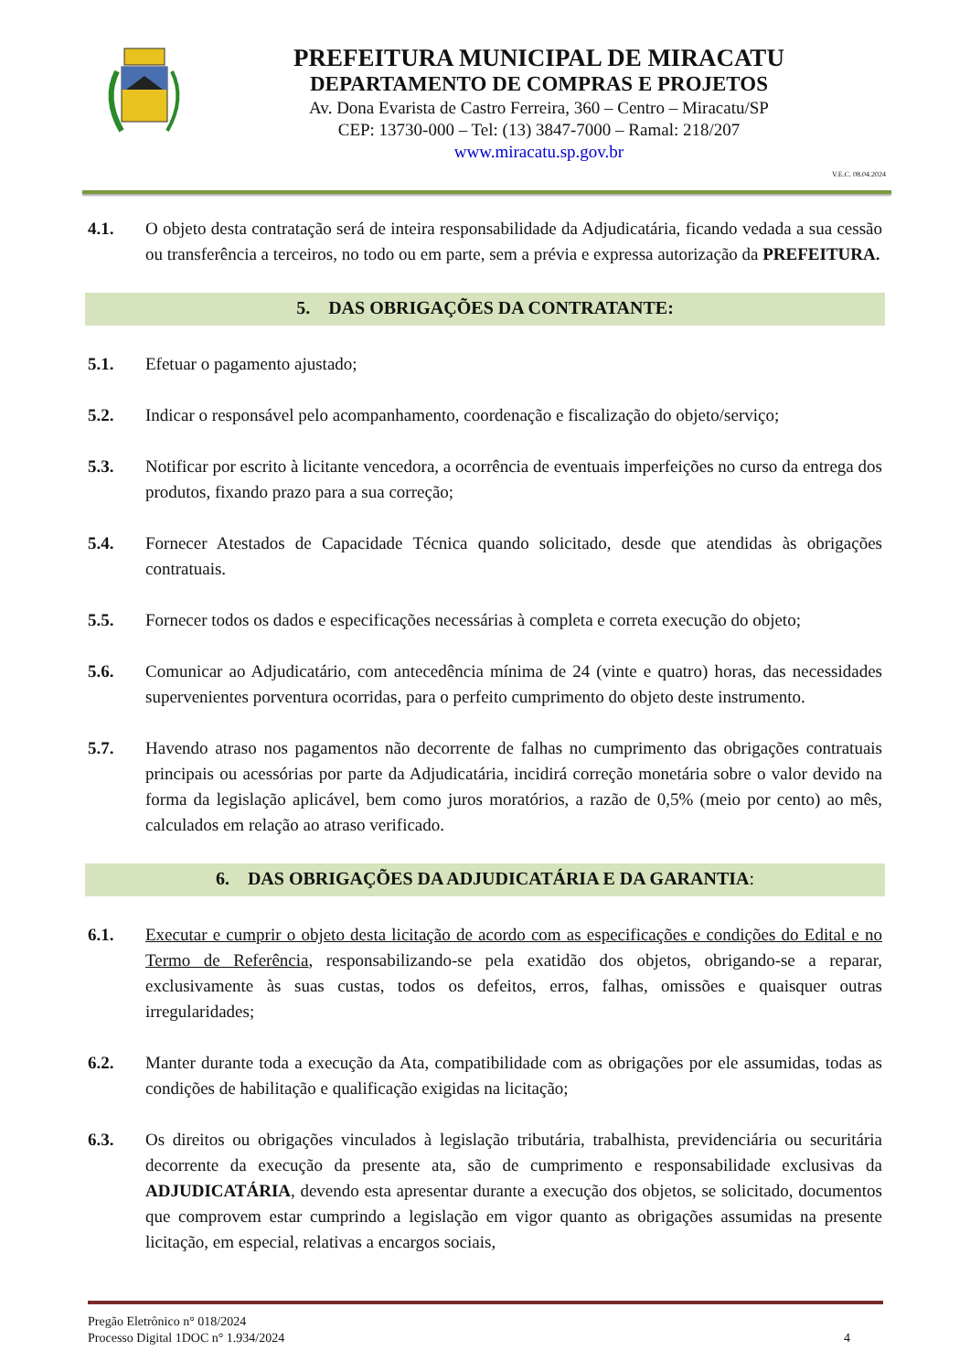PREFEITURA MUNICIPAL DE MIRACATU
DEPARTAMENTO DE COMPRAS E PROJETOS
Av. Dona Evarista de Castro Ferreira, 360 – Centro – Miracatu/SP
CEP: 13730-000 – Tel: (13) 3847-7000 – Ramal: 218/207
www.miracatu.sp.gov.br
V.E.C. 08.04.2024
4.1. O objeto desta contratação será de inteira responsabilidade da Adjudicatária, ficando vedada a sua cessão ou transferência a terceiros, no todo ou em parte, sem a prévia e expressa autorização da PREFEITURA.
5. DAS OBRIGAÇÕES DA CONTRATANTE:
5.1. Efetuar o pagamento ajustado;
5.2. Indicar o responsável pelo acompanhamento, coordenação e fiscalização do objeto/serviço;
5.3. Notificar por escrito à licitante vencedora, a ocorrência de eventuais imperfeições no curso da entrega dos produtos, fixando prazo para a sua correção;
5.4. Fornecer Atestados de Capacidade Técnica quando solicitado, desde que atendidas às obrigações contratuais.
5.5. Fornecer todos os dados e especificações necessárias à completa e correta execução do objeto;
5.6. Comunicar ao Adjudicatário, com antecedência mínima de 24 (vinte e quatro) horas, das necessidades supervenientes porventura ocorridas, para o perfeito cumprimento do objeto deste instrumento.
5.7. Havendo atraso nos pagamentos não decorrente de falhas no cumprimento das obrigações contratuais principais ou acessórias por parte da Adjudicatária, incidirá correção monetária sobre o valor devido na forma da legislação aplicável, bem como juros moratórios, a razão de 0,5% (meio por cento) ao mês, calculados em relação ao atraso verificado.
6. DAS OBRIGAÇÕES DA ADJUDICATÁRIA E DA GARANTIA:
6.1. Executar e cumprir o objeto desta licitação de acordo com as especificações e condições do Edital e no Termo de Referência, responsabilizando-se pela exatidão dos objetos, obrigando-se a reparar, exclusivamente às suas custas, todos os defeitos, erros, falhas, omissões e quaisquer outras irregularidades;
6.2. Manter durante toda a execução da Ata, compatibilidade com as obrigações por ele assumidas, todas as condições de habilitação e qualificação exigidas na licitação;
6.3. Os direitos ou obrigações vinculados à legislação tributária, trabalhista, previdenciária ou securitária decorrente da execução da presente ata, são de cumprimento e responsabilidade exclusivas da ADJUDICATÁRIA, devendo esta apresentar durante a execução dos objetos, se solicitado, documentos que comprovem estar cumprindo a legislação em vigor quanto as obrigações assumidas na presente licitação, em especial, relativas a encargos sociais,
Pregão Eletrônico n° 018/2024
Processo Digital 1DOC n° 1.934/2024
4